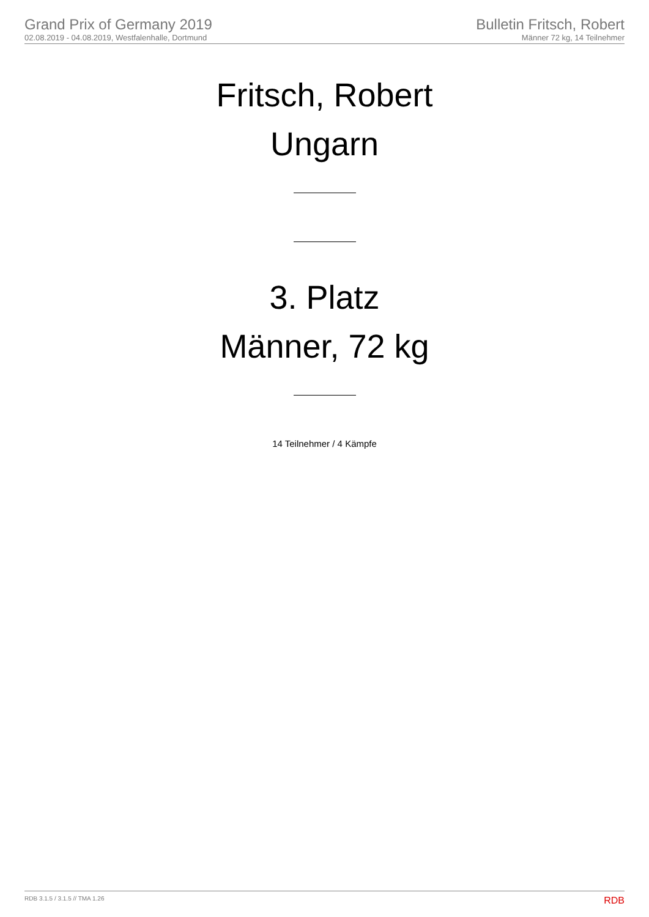Grand Prix of Germany 2019
02.08.2019 - 04.08.2019, Westfalenhalle, Dortmund
Bulletin Fritsch, Robert
Männer 72 kg, 14 Teilnehmer
Fritsch, Robert
Ungarn
3. Platz
Männer, 72 kg
14 Teilnehmer / 4 Kämpfe
RDB 3.1.5 / 3.1.5 // TMA 1.26 RDB